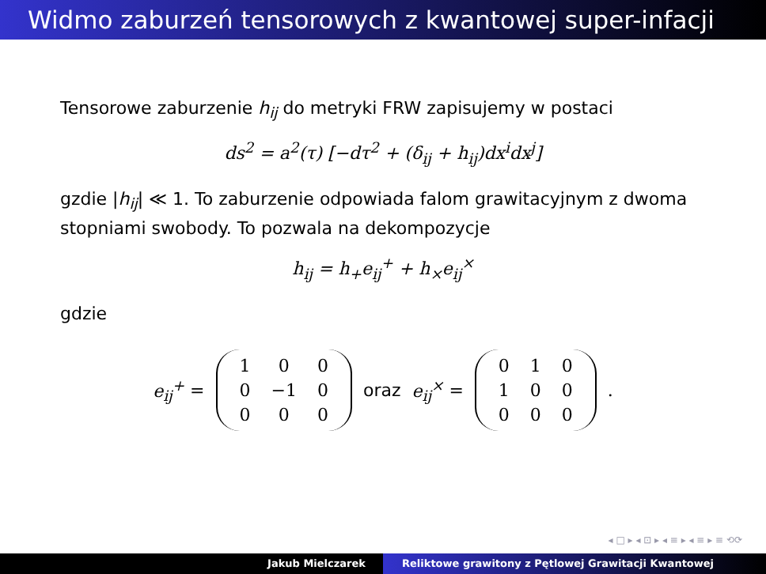Widmo zaburzeń tensorowych z kwantowej super-infacji
Tensorowe zaburzenie h<sub>ij</sub> do metryki FRW zapisujemy w postaci
ds<sup>2</sup> = a<sup>2</sup>(τ) [−dτ<sup>2</sup> + (δ<sub>ij</sub> + h<sub>ij</sub>)dx<sup>i</sup>dx<sup>j</sup>]
gzdie |h<sub>ij</sub>| ≪ 1. To zaburzenie odpowiada falom grawitacyjnym z dwoma stopniami swobody. To pozwala na dekompozycje
h<sub>ij</sub> = h<sub>+</sub>e<sub>ij</sub><sup>+</sup> + h<sub>×</sub>e<sub>ij</sub><sup>×</sup>
gdzie
e<sub>ij</sub><sup>+</sup> =
| 1 | 0 | 0 |
| 0 | −1 | 0 |
| 0 | 0 | 0 |
oraz e<sub>ij</sub><sup>×</sup> =
| 0 | 1 | 0 |
| 1 | 0 | 0 |
| 0 | 0 | 0 |
.
◂ □ ▸ ◂ ⊡ ▸ ◂ ≡ ▸ ◂ ≡ ▸ ≡ ⟲⟳
Jakub Mielczarek Reliktowe grawitony z Pętlowej Grawitacji Kwantowej